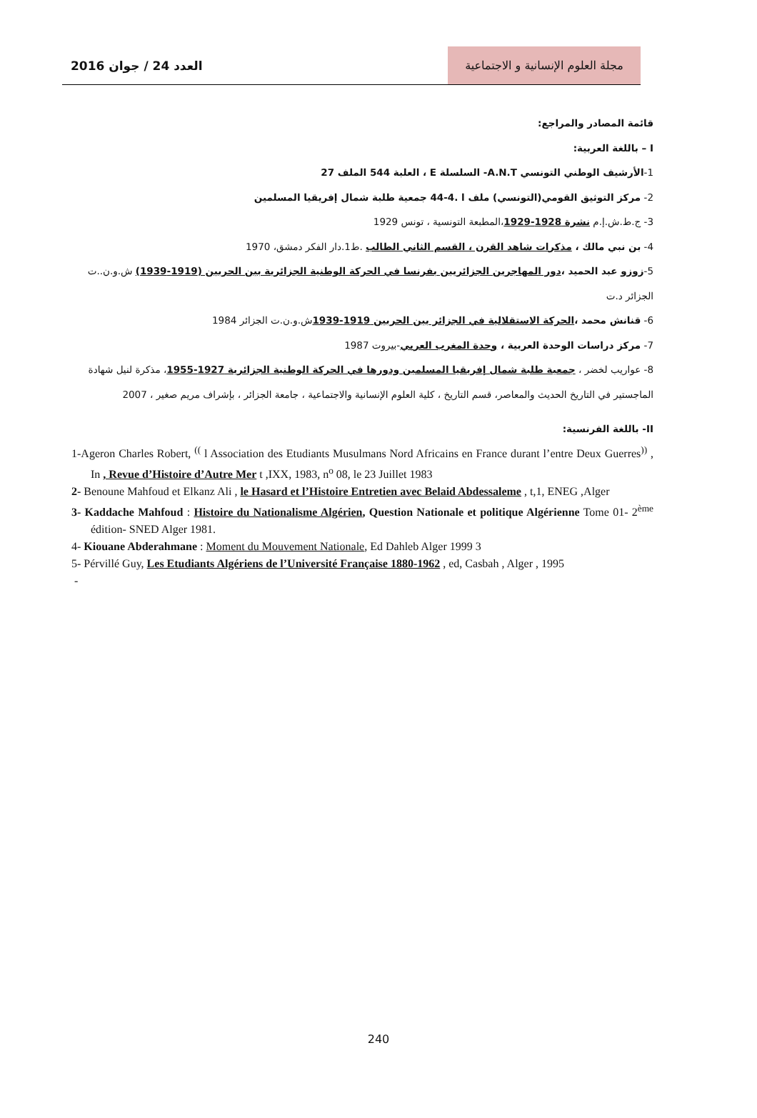العدد 24 / جوان 2016
مجلة العلوم الإنسانية و الاجتماعية
قائمة المصادر والمراجع:
I – باللغة العربية:
1-الأرشيف الوطني التونسي A.N.T- السلسلة E ، العلبة 544 الملف 27
2- مركز التوثيق القومي(التونسي) ملف ا .4-44 جمعية طلبة شمال إفريقيا المسلمين
3- ج.ط.ش.إ.م نشرة 1928-1929،المطبعة التونسية ، تونس 1929
4- بن نبي مالك ، مذكرات شاهد القرن ، القسم الثاني الطالب .ط1.دار الفكر دمشق، 1970
5-زوزو عبد الحميد ،دور المهاجرين الجزائريين بفرنسا في الحركة الوطنية الجزائرية بين الحربين (1919-1939) ش.و.ن..ت الجزائر د.ت
6- قنانش محمد ،الحركة الاستقلالية في الجزائر بين الحربين 1919-1939ش.و.ن.ت الجزائر 1984
7- مركز دراسات الوحدة العربية ، وحدة المغرب العربي-بيروت 1987
8- عواريب لخضر ، جمعية طلبة شمال إفريقيا المسلمين ودورها في الحركة الوطنية الجزائرية 1927-1955، مذكرة لنيل شهادة الماجستير في التاريخ الحديث والمعاصر، قسم التاريخ ، كلية العلوم الإنسانية والاجتماعية ، جامعة الجزائر ، بإشراف مريم صغير ، 2007
II- باللغة الفرنسية:
1-Ageron Charles Robert, <sup>((</sup> l Association des Etudiants Musulmans Nord Africains en France durant l’entre Deux Guerres<sup>))</sup> , In , Revue d’Histoire d’Autre Mer t ,IXX, 1983, n<sup>o</sup> 08, le 23 Juillet 1983
2- Benoune Mahfoud et Elkanz Ali , le Hasard et l’Histoire Entretien avec Belaid Abdessaleme , t,1, ENEG ,Alger
3- Kaddache Mahfoud : Histoire du Nationalisme Algérien, Question Nationale et politique Algérienne Tome 01- 2<sup>ème</sup> édition- SNED Alger 1981.
4- Kiouane Abderahmane : Moment du Mouvement Nationale, Ed Dahleb Alger 1999 3
5- Pérvillé Guy, Les Etudiants Algériens de l’Université Française 1880-1962 , ed, Casbah , Alger , 1995
-
240